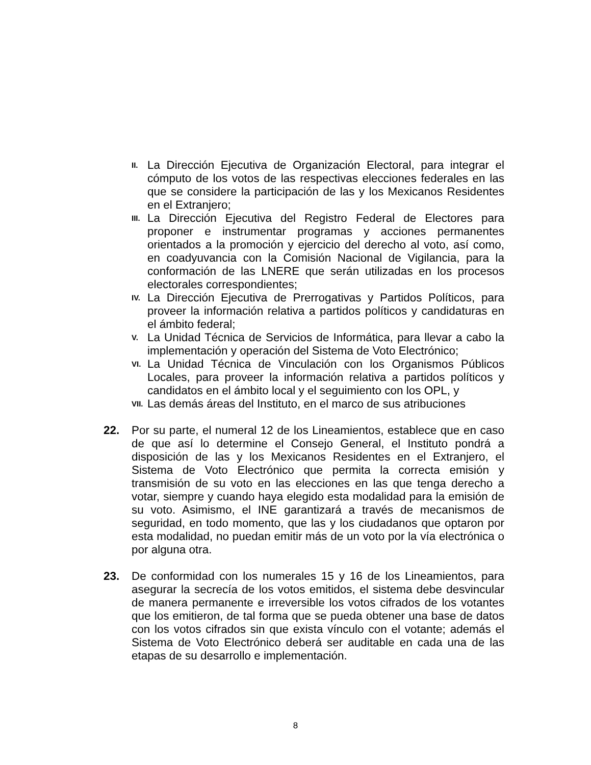II. La Dirección Ejecutiva de Organización Electoral, para integrar el cómputo de los votos de las respectivas elecciones federales en las que se considere la participación de las y los Mexicanos Residentes en el Extranjero;
III. La Dirección Ejecutiva del Registro Federal de Electores para proponer e instrumentar programas y acciones permanentes orientados a la promoción y ejercicio del derecho al voto, así como, en coadyuvancia con la Comisión Nacional de Vigilancia, para la conformación de las LNERE que serán utilizadas en los procesos electorales correspondientes;
IV. La Dirección Ejecutiva de Prerrogativas y Partidos Políticos, para proveer la información relativa a partidos políticos y candidaturas en el ámbito federal;
V. La Unidad Técnica de Servicios de Informática, para llevar a cabo la implementación y operación del Sistema de Voto Electrónico;
VI. La Unidad Técnica de Vinculación con los Organismos Públicos Locales, para proveer la información relativa a partidos políticos y candidatos en el ámbito local y el seguimiento con los OPL, y
VII. Las demás áreas del Instituto, en el marco de sus atribuciones
22. Por su parte, el numeral 12 de los Lineamientos, establece que en caso de que así lo determine el Consejo General, el Instituto pondrá a disposición de las y los Mexicanos Residentes en el Extranjero, el Sistema de Voto Electrónico que permita la correcta emisión y transmisión de su voto en las elecciones en las que tenga derecho a votar, siempre y cuando haya elegido esta modalidad para la emisión de su voto. Asimismo, el INE garantizará a través de mecanismos de seguridad, en todo momento, que las y los ciudadanos que optaron por esta modalidad, no puedan emitir más de un voto por la vía electrónica o por alguna otra.
23. De conformidad con los numerales 15 y 16 de los Lineamientos, para asegurar la secrecía de los votos emitidos, el sistema debe desvincular de manera permanente e irreversible los votos cifrados de los votantes que los emitieron, de tal forma que se pueda obtener una base de datos con los votos cifrados sin que exista vínculo con el votante; además el Sistema de Voto Electrónico deberá ser auditable en cada una de las etapas de su desarrollo e implementación.
8